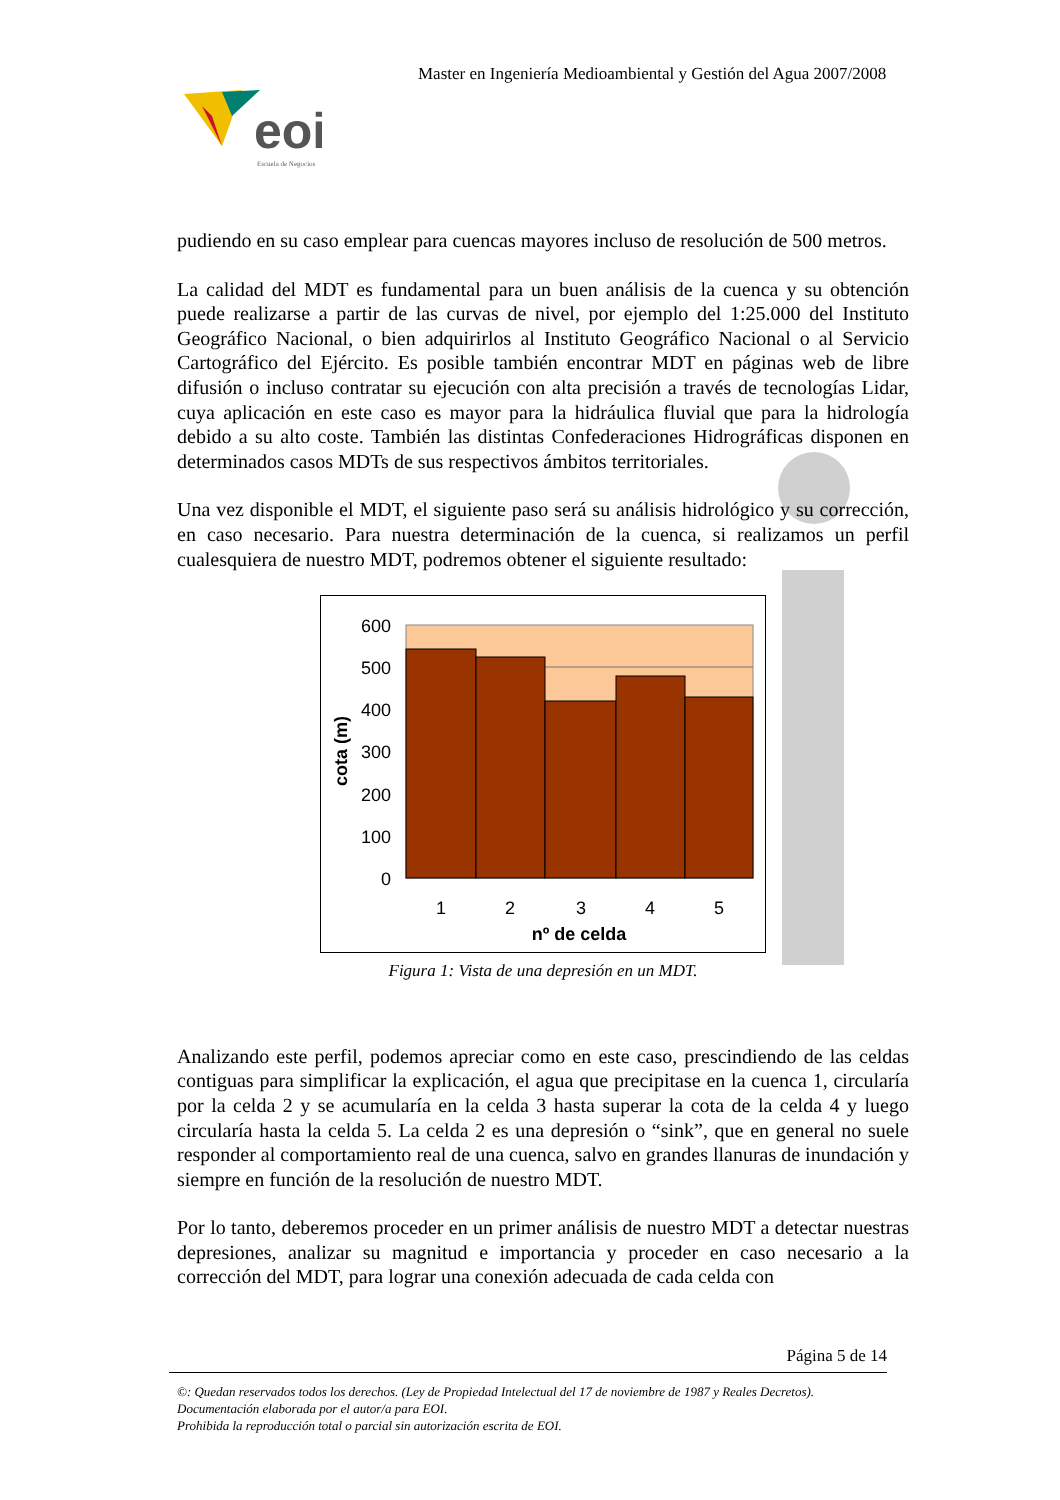Master en Ingeniería Medioambiental y Gestión del Agua 2007/2008
eoi
Escuela de Negocios
pudiendo en su caso emplear para cuencas mayores incluso de resolución de 500 metros.
La calidad del MDT es fundamental para un buen análisis de la cuenca y su obtención puede realizarse a partir de las curvas de nivel, por ejemplo del 1:25.000 del Instituto Geográfico Nacional, o bien adquirirlos al Instituto Geográfico Nacional o al Servicio Cartográfico del Ejército. Es posible también encontrar MDT en páginas web de libre difusión o incluso contratar su ejecución con alta precisión a través de tecnologías Lidar, cuya aplicación en este caso es mayor para la hidráulica fluvial que para la hidrología debido a su alto coste. También las distintas Confederaciones Hidrográficas disponen en determinados casos MDTs de sus respectivos ámbitos territoriales.
Una vez disponible el MDT, el siguiente paso será su análisis hidrológico y su corrección, en caso necesario. Para nuestra determinación de la cuenca, si realizamos un perfil cualesquiera de nuestro MDT, podremos obtener el siguiente resultado:
600
500
400
300
200
100
0
1
2
3
4
5
nº de celda
cota (m)
Figura 1: Vista de una depresión en un MDT.
Analizando este perfil, podemos apreciar como en este caso, prescindiendo de las celdas contiguas para simplificar la explicación, el agua que precipitase en la cuenca 1, circularía por la celda 2 y se acumularía en la celda 3 hasta superar la cota de la celda 4 y luego circularía hasta la celda 5. La celda 2 es una depresión o “sink”, que en general no suele responder al comportamiento real de una cuenca, salvo en grandes llanuras de inundación y siempre en función de la resolución de nuestro MDT.
Por lo tanto, deberemos proceder en un primer análisis de nuestro MDT a detectar nuestras depresiones, analizar su magnitud e importancia y proceder en caso necesario a la corrección del MDT, para lograr una conexión adecuada de cada celda con
Página 5 de 14
©: Quedan reservados todos los derechos. (Ley de Propiedad Intelectual del 17 de noviembre de 1987 y Reales Decretos).
Documentación elaborada por el autor/a para EOI.
Prohibida la reproducción total o parcial sin autorización escrita de EOI.